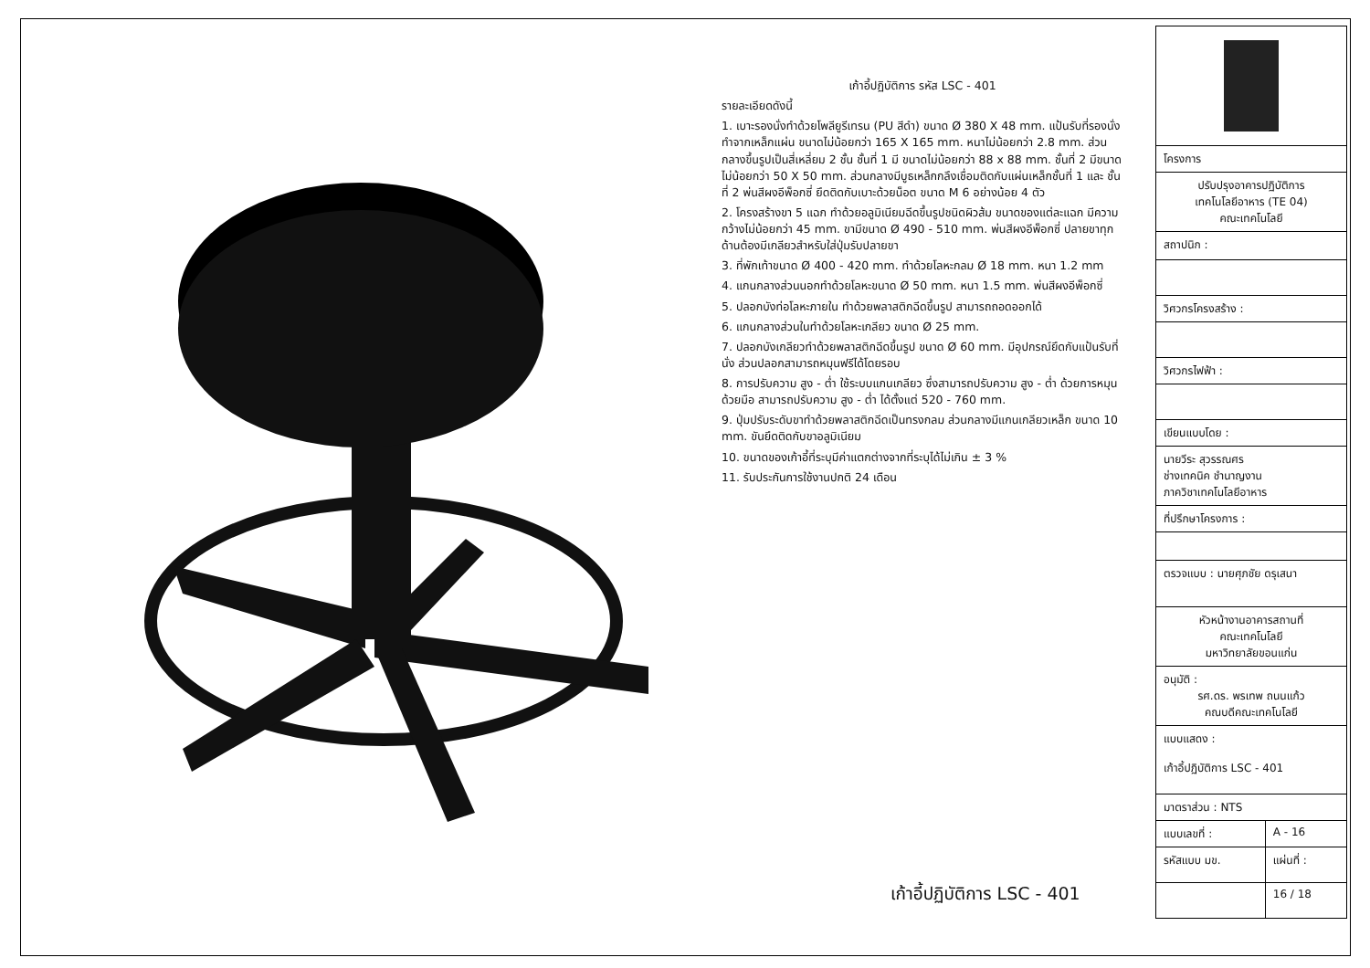เก้าอี้ปฏิบัติการ รหัส LSC - 401
รายละเอียดดังนี้
1. เบาะรองนั่งทำด้วยโพลียูรีเทรน (PU สีดำ) ขนาด Ø 380 X 48 mm. แป้นรับที่รองนั่งทำจากเหล็กแผ่น ขนาดไม่น้อยกว่า 165 X 165 mm. หนาไม่น้อยกว่า 2.8 mm. ส่วนกลางขึ้นรูปเป็นสี่เหลี่ยม 2 ชั้น ชั้นที่ 1 มี ขนาดไม่น้อยกว่า 88 x 88 mm. ชั้นที่ 2 มีขนาดไม่น้อยกว่า 50 X 50 mm. ส่วนกลางมีบูธเหล็กกลึงเชื่อมติดกับแผ่นเหล็กชั้นที่ 1 และ ชั้นที่ 2 พ่นสีผงอีพ็อกซี่ ยึดติดกับเบาะด้วยน็อต ขนาด M 6 อย่างน้อย 4 ตัว
2. โครงสร้างขา 5 แฉก ทำด้วยอลูมิเนียมฉีดขึ้นรูปชนิดผิวส้ม ขนาดของแต่ละแฉก มีความกว้างไม่น้อยกว่า 45 mm. ขามีขนาด Ø 490 - 510 mm. พ่นสีผงอีพ็อกซี่ ปลายขาทุกด้านต้องมีเกลียวสำหรับใส่ปุ่มรับปลายขา
3. ที่พักเท้าขนาด Ø 400 - 420 mm. ทำด้วยโลหะกลม Ø 18 mm. หนา 1.2 mm
4. แกนกลางส่วนนอกทำด้วยโลหะขนาด Ø 50 mm. หนา 1.5 mm. พ่นสีผงอีพ็อกซี่
5. ปลอกบังท่อโลหะภายใน ทำด้วยพลาสติกฉีดขึ้นรูป สามารถถอดออกได้
6. แกนกลางส่วนในทำด้วยโลหะเกลียว ขนาด Ø 25 mm.
7. ปลอกบังเกลียวทำด้วยพลาสติกฉีดขึ้นรูป ขนาด Ø 60 mm. มีอุปกรณ์ยึดกับแป้นรับที่นั่ง ส่วนปลอกสามารถหมุนฟรีได้โดยรอบ
8. การปรับความ สูง - ต่ำ ใช้ระบบแกนเกลียว ซึ่งสามารถปรับความ สูง - ต่ำ ด้วยการหมุนด้วยมือ สามารถปรับความ สูง - ต่ำ ได้ตั้งแต่ 520 - 760 mm.
9. ปุ่มปรับระดับขาทำด้วยพลาสติกฉีดเป็นทรงกลม ส่วนกลางมีแกนเกลียวเหล็ก ขนาด 10 mm. ขันยึดติดกับขาอลูมิเนียม
10. ขนาดของเก้าอี้ที่ระบุมีค่าแตกต่างจากที่ระบุได้ไม่เกิน ± 3 %
11. รับประกันการใช้งานปกติ 24 เดือน
เก้าอี้ปฏิบัติการ LSC - 401
| โครงการ | |
| ปรับปรุงอาคารปฏิบัติการ เทคโนโลยีอาหาร (TE 04) คณะเทคโนโลยี | |
| สถาปนิก : | |
| วิศวกรโครงสร้าง : | |
| วิศวกรไฟฟ้า : | |
| เขียนแบบโดย : | |
| นายวีระ สุวรรณศร ช่างเทคนิค ชำนาญงาน ภาควิชาเทคโนโลยีอาหาร | |
| ที่ปรึกษาโครงการ : | |
| ตรวจแบบ : นายศุภชัย ดรุเสนา | |
| หัวหน้างานอาคารสถานที่ คณะเทคโนโลยี มหาวิทยาลัยขอนแก่น | |
| อนุมัติ : รศ.ดร. พรเทพ ถนนแก้ว คณบดีคณะเทคโนโลยี | |
| แบบแสดง : เก้าอี้ปฏิบัติการ LSC - 401 | |
| มาตราส่วน : NTS | |
| แบบเลขที่ : | A - 16 |
| รหัสแบบ มข. | แผ่นที่ : |
| | 16 / 18 |